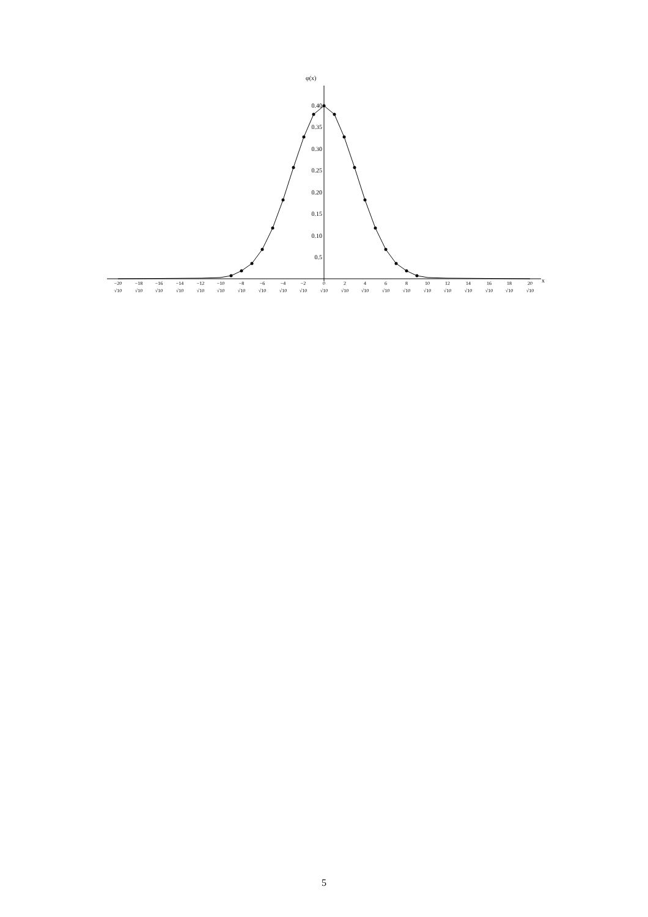φ(x)
x
0.40
0.35
0.30
0.25
0.20
0.15
0.10
0.5
−20
−18
−16
−14
−12
−10
−8
−6
−4
−2
0
2
4
6
8
10
12
14
16
18
20
√10
√10
√10
√10
√10
√10
√10
√10
√10
√10
√10
√10
√10
√10
√10
√10
√10
√10
√10
√10
√10
5